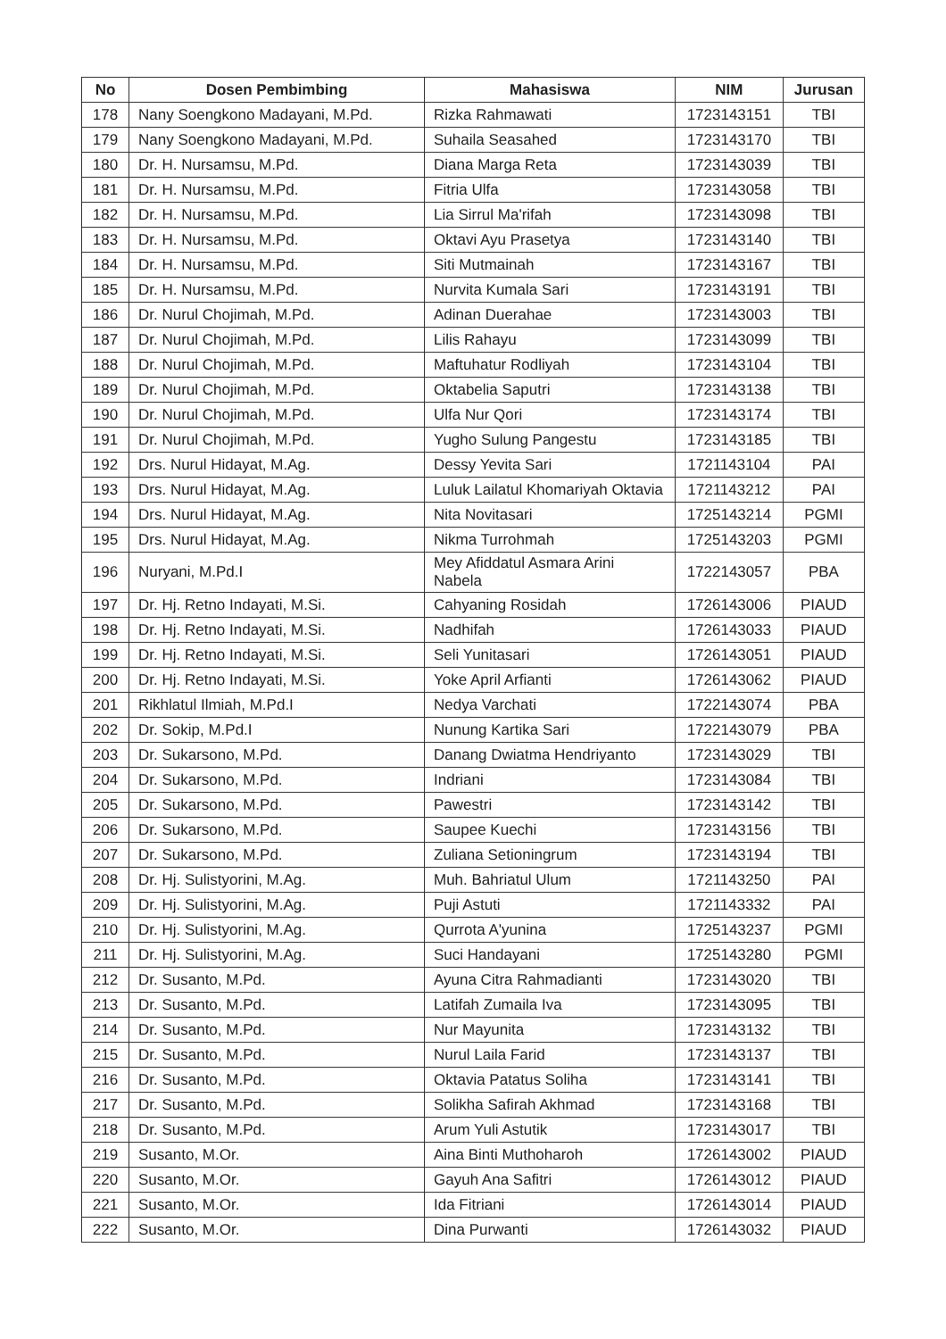| No | Dosen Pembimbing | Mahasiswa | NIM | Jurusan |
| --- | --- | --- | --- | --- |
| 178 | Nany Soengkono Madayani, M.Pd. | Rizka Rahmawati | 1723143151 | TBI |
| 179 | Nany Soengkono Madayani, M.Pd. | Suhaila Seasahed | 1723143170 | TBI |
| 180 | Dr. H. Nursamsu, M.Pd. | Diana Marga Reta | 1723143039 | TBI |
| 181 | Dr. H. Nursamsu, M.Pd. | Fitria Ulfa | 1723143058 | TBI |
| 182 | Dr. H. Nursamsu, M.Pd. | Lia Sirrul Ma'rifah | 1723143098 | TBI |
| 183 | Dr. H. Nursamsu, M.Pd. | Oktavi Ayu Prasetya | 1723143140 | TBI |
| 184 | Dr. H. Nursamsu, M.Pd. | Siti Mutmainah | 1723143167 | TBI |
| 185 | Dr. H. Nursamsu, M.Pd. | Nurvita Kumala Sari | 1723143191 | TBI |
| 186 | Dr. Nurul Chojimah, M.Pd. | Adinan Duerahae | 1723143003 | TBI |
| 187 | Dr. Nurul Chojimah, M.Pd. | Lilis Rahayu | 1723143099 | TBI |
| 188 | Dr. Nurul Chojimah, M.Pd. | Maftuhatur Rodliyah | 1723143104 | TBI |
| 189 | Dr. Nurul Chojimah, M.Pd. | Oktabelia Saputri | 1723143138 | TBI |
| 190 | Dr. Nurul Chojimah, M.Pd. | Ulfa Nur Qori | 1723143174 | TBI |
| 191 | Dr. Nurul Chojimah, M.Pd. | Yugho Sulung Pangestu | 1723143185 | TBI |
| 192 | Drs. Nurul Hidayat, M.Ag. | Dessy Yevita Sari | 1721143104 | PAI |
| 193 | Drs. Nurul Hidayat, M.Ag. | Luluk Lailatul Khomariyah Oktavia | 1721143212 | PAI |
| 194 | Drs. Nurul Hidayat, M.Ag. | Nita Novitasari | 1725143214 | PGMI |
| 195 | Drs. Nurul Hidayat, M.Ag. | Nikma Turrohmah | 1725143203 | PGMI |
| 196 | Nuryani, M.Pd.I | Mey Afiddatul Asmara Arini Nabela | 1722143057 | PBA |
| 197 | Dr. Hj. Retno Indayati, M.Si. | Cahyaning Rosidah | 1726143006 | PIAUD |
| 198 | Dr. Hj. Retno Indayati, M.Si. | Nadhifah | 1726143033 | PIAUD |
| 199 | Dr. Hj. Retno Indayati, M.Si. | Seli Yunitasari | 1726143051 | PIAUD |
| 200 | Dr. Hj. Retno Indayati, M.Si. | Yoke April Arfianti | 1726143062 | PIAUD |
| 201 | Rikhlatul Ilmiah, M.Pd.I | Nedya Varchati | 1722143074 | PBA |
| 202 | Dr. Sokip, M.Pd.I | Nunung Kartika Sari | 1722143079 | PBA |
| 203 | Dr. Sukarsono, M.Pd. | Danang Dwiatma Hendriyanto | 1723143029 | TBI |
| 204 | Dr. Sukarsono, M.Pd. | Indriani | 1723143084 | TBI |
| 205 | Dr. Sukarsono, M.Pd. | Pawestri | 1723143142 | TBI |
| 206 | Dr. Sukarsono, M.Pd. | Saupee Kuechi | 1723143156 | TBI |
| 207 | Dr. Sukarsono, M.Pd. | Zuliana Setioningrum | 1723143194 | TBI |
| 208 | Dr. Hj. Sulistyorini, M.Ag. | Muh. Bahriatul Ulum | 1721143250 | PAI |
| 209 | Dr. Hj. Sulistyorini, M.Ag. | Puji Astuti | 1721143332 | PAI |
| 210 | Dr. Hj. Sulistyorini, M.Ag. | Qurrota A'yunina | 1725143237 | PGMI |
| 211 | Dr. Hj. Sulistyorini, M.Ag. | Suci Handayani | 1725143280 | PGMI |
| 212 | Dr. Susanto, M.Pd. | Ayuna Citra Rahmadianti | 1723143020 | TBI |
| 213 | Dr. Susanto, M.Pd. | Latifah Zumaila Iva | 1723143095 | TBI |
| 214 | Dr. Susanto, M.Pd. | Nur Mayunita | 1723143132 | TBI |
| 215 | Dr. Susanto, M.Pd. | Nurul Laila Farid | 1723143137 | TBI |
| 216 | Dr. Susanto, M.Pd. | Oktavia Patatus Soliha | 1723143141 | TBI |
| 217 | Dr. Susanto, M.Pd. | Solikha Safirah Akhmad | 1723143168 | TBI |
| 218 | Dr. Susanto, M.Pd. | Arum Yuli Astutik | 1723143017 | TBI |
| 219 | Susanto, M.Or. | Aina Binti Muthoharoh | 1726143002 | PIAUD |
| 220 | Susanto, M.Or. | Gayuh Ana Safitri | 1726143012 | PIAUD |
| 221 | Susanto, M.Or. | Ida Fitriani | 1726143014 | PIAUD |
| 222 | Susanto, M.Or. | Dina Purwanti | 1726143032 | PIAUD |